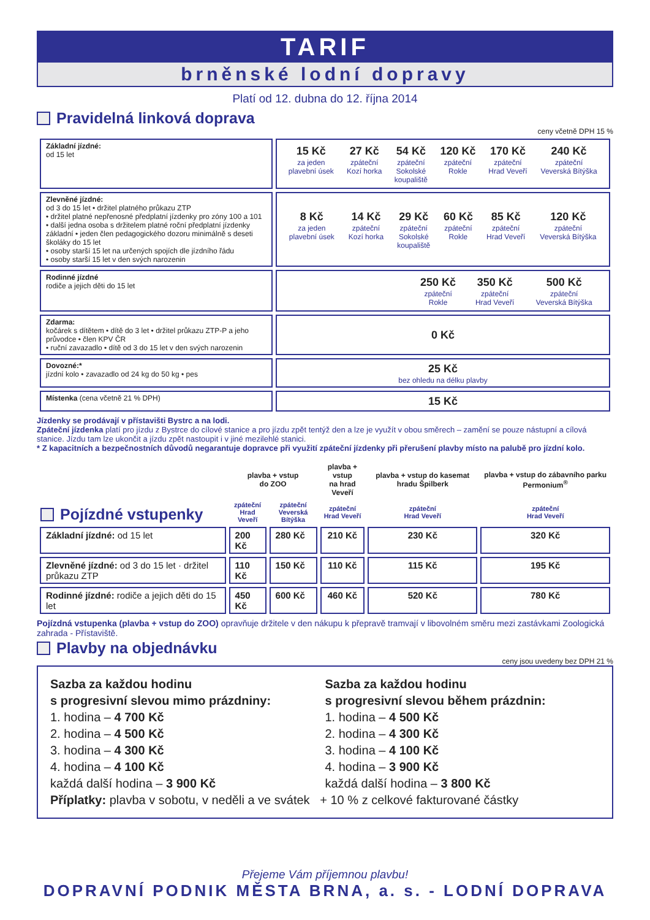TARIF
brněnské lodní dopravy
Platí od 12. dubna do 12. října 2014
Pravidelná linková doprava
ceny včetně DPH 15 %
| Základní jízdné: od 15 let | / 15 Kč za jeden plavební úsek / 27 Kč zpáteční Kozí horka / 54 Kč zpáteční Sokolské koupaliště / 120 Kč zpáteční Rokle / 170 Kč zpáteční Hrad Veveří / 240 Kč zpáteční Veverská Bítýška / |
| Zlevněné jízdné: od 3 do 15 let • držitel platného průkazu ZTP • držitel platné nepřenosné předplatní jízdenky pro zóny 100 a 101 • další jedna osoba s držitelem platné roční předplatní jízdenky základní • jeden člen pedagogického dozoru minimálně s deseti školáky do 15 let • osoby starší 15 let na určených spojích dle jízdního řádu • osoby starší 15 let v den svých narozenin | / 8 Kč za jeden plavební úsek / 14 Kč zpáteční Kozí horka / 29 Kč zpáteční Sokolské koupaliště / 60 Kč zpáteční Rokle / 85 Kč zpáteční Hrad Veveří / 120 Kč zpáteční Veverská Bítýška / |
| Rodinné jízdné rodiče a jejich děti do 15 let | / 250 Kč zpáteční Rokle / 350 Kč zpáteční Hrad Veveří / 500 Kč zpáteční Veverská Bítýška / |
| Zdarma: kočárek s dítětem • dítě do 3 let • držitel průkazu ZTP-P a jeho průvodce • člen KPV ČR • ruční zavazadlo • dítě od 3 do 15 let v den svých narozenin | 0 Kč |
| Dovozné:* jízdní kolo • zavazadlo od 24 kg do 50 kg • pes | 25 Kč bez ohledu na délku plavby |
| Místenka (cena včetně 21 % DPH) | 15 Kč |
Jízdenky se prodávají v přístavišti Bystrc a na lodi.
Zpáteční jízdenka platí pro jízdu z Bystrce do cílové stanice a pro jízdu zpět tentýž den a lze je využít v obou směrech – zamění se pouze nástupní a cílová stanice. Jízdu tam lze ukončit a jízdu zpět nastoupit i v jiné mezilehlé stanici.
* Z kapacitních a bezpečnostních důvodů negarantuje dopravce při využití zpáteční jízdenky při přerušení plavby místo na palubě pro jízdní kolo.
| Pojízdné vstupenky | plavba + vstup do ZOO | | plavba + vstup na hrad Veveří | plavba + vstup do kasemat hradu Špilberk | plavba + vstup do zábavního parku Permonium<sup>®</sup> |
| --- | --- | --- | --- | --- | --- |
| | zpáteční Hrad Veveří | zpáteční Veverská Bítýška | zpáteční Hrad Veveří | zpáteční Hrad Veveří | zpáteční Hrad Veveří |
| Základní jízdné: od 15 let | 200 Kč | 280 Kč | 210 Kč | 230 Kč | 320 Kč |
| Zlevněné jízdné: od 3 do 15 let · držitel průkazu ZTP | 110 Kč | 150 Kč | 110 Kč | 115 Kč | 195 Kč |
| Rodinné jízdné: rodiče a jejich děti do 15 let | 450 Kč | 600 Kč | 460 Kč | 520 Kč | 780 Kč |
Pojízdná vstupenka (plavba + vstup do ZOO) opravňuje držitele v den nákupu k přepravě tramvají v libovolném směru mezi zastávkami Zoologická zahrada - Přístaviště.
Plavby na objednávku
ceny jsou uvedeny bez DPH 21 %
Sazba za každou hodinu
s progresivní slevou mimo prázdniny:
1. hodina – 4 700 Kč
2. hodina – 4 500 Kč
3. hodina – 4 300 Kč
4. hodina – 4 100 Kč
každá další hodina – 3 900 Kč
Sazba za každou hodinu
s progresivní slevou během prázdnin:
1. hodina – 4 500 Kč
2. hodina – 4 300 Kč
3. hodina – 4 100 Kč
4. hodina – 3 900 Kč
každá další hodina – 3 800 Kč
Příplatky: plavba v sobotu, v neděli a ve svátek + 10 % z celkové fakturované částky
Přejeme Vám příjemnou plavbu!
DOPRAVNÍ PODNIK MĚSTA BRNA, a. s. - LODNÍ DOPRAVA